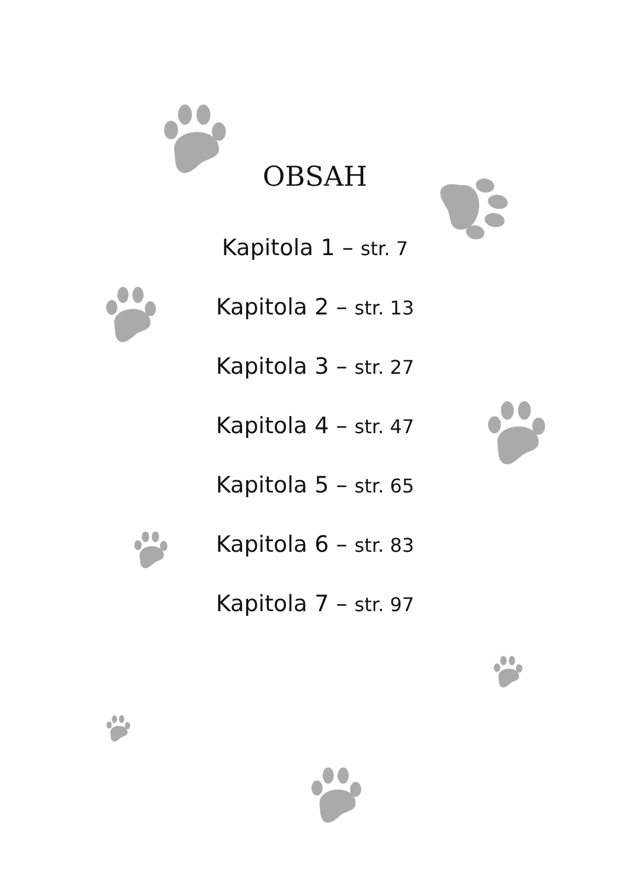OBSAH
Kapitola 1 – str. 7
Kapitola 2 – str. 13
Kapitola 3 – str. 27
Kapitola 4 – str. 47
Kapitola 5 – str. 65
Kapitola 6 – str. 83
Kapitola 7 – str. 97